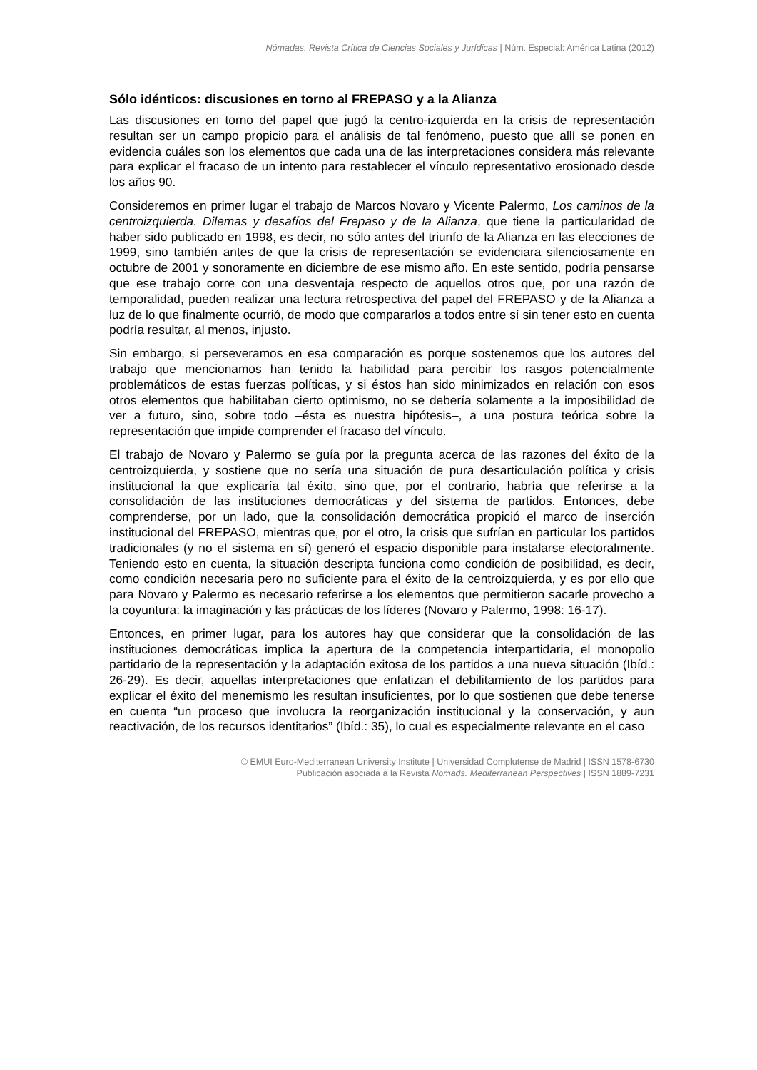Nómadas. Revista Crítica de Ciencias Sociales y Jurídicas | Núm. Especial: América Latina (2012)
Sólo idénticos: discusiones en torno al FREPASO y a la Alianza
Las discusiones en torno del papel que jugó la centro-izquierda en la crisis de representación resultan ser un campo propicio para el análisis de tal fenómeno, puesto que allí se ponen en evidencia cuáles son los elementos que cada una de las interpretaciones considera más relevante para explicar el fracaso de un intento para restablecer el vínculo representativo erosionado desde los años 90.
Consideremos en primer lugar el trabajo de Marcos Novaro y Vicente Palermo, Los caminos de la centroizquierda. Dilemas y desafíos del Frepaso y de la Alianza, que tiene la particularidad de haber sido publicado en 1998, es decir, no sólo antes del triunfo de la Alianza en las elecciones de 1999, sino también antes de que la crisis de representación se evidenciara silenciosamente en octubre de 2001 y sonoramente en diciembre de ese mismo año. En este sentido, podría pensarse que ese trabajo corre con una desventaja respecto de aquellos otros que, por una razón de temporalidad, pueden realizar una lectura retrospectiva del papel del FREPASO y de la Alianza a luz de lo que finalmente ocurrió, de modo que compararlos a todos entre sí sin tener esto en cuenta podría resultar, al menos, injusto.
Sin embargo, si perseveramos en esa comparación es porque sostenemos que los autores del trabajo que mencionamos han tenido la habilidad para percibir los rasgos potencialmente problemáticos de estas fuerzas políticas, y si éstos han sido minimizados en relación con esos otros elementos que habilitaban cierto optimismo, no se debería solamente a la imposibilidad de ver a futuro, sino, sobre todo –ésta es nuestra hipótesis–, a una postura teórica sobre la representación que impide comprender el fracaso del vínculo.
El trabajo de Novaro y Palermo se guía por la pregunta acerca de las razones del éxito de la centroizquierda, y sostiene que no sería una situación de pura desarticulación política y crisis institucional la que explicaría tal éxito, sino que, por el contrario, habría que referirse a la consolidación de las instituciones democráticas y del sistema de partidos. Entonces, debe comprenderse, por un lado, que la consolidación democrática propició el marco de inserción institucional del FREPASO, mientras que, por el otro, la crisis que sufrían en particular los partidos tradicionales (y no el sistema en sí) generó el espacio disponible para instalarse electoralmente. Teniendo esto en cuenta, la situación descripta funciona como condición de posibilidad, es decir, como condición necesaria pero no suficiente para el éxito de la centroizquierda, y es por ello que para Novaro y Palermo es necesario referirse a los elementos que permitieron sacarle provecho a la coyuntura: la imaginación y las prácticas de los líderes (Novaro y Palermo, 1998: 16-17).
Entonces, en primer lugar, para los autores hay que considerar que la consolidación de las instituciones democráticas implica la apertura de la competencia interpartidaria, el monopolio partidario de la representación y la adaptación exitosa de los partidos a una nueva situación (Ibíd.: 26-29). Es decir, aquellas interpretaciones que enfatizan el debilitamiento de los partidos para explicar el éxito del menemismo les resultan insuficientes, por lo que sostienen que debe tenerse en cuenta “un proceso que involucra la reorganización institucional y la conservación, y aun reactivación, de los recursos identitarios” (Ibíd.: 35), lo cual es especialmente relevante en el caso
© EMUI Euro-Mediterranean University Institute | Universidad Complutense de Madrid | ISSN 1578-6730
Publicación asociada a la Revista Nomads. Mediterranean Perspectives | ISSN 1889-7231